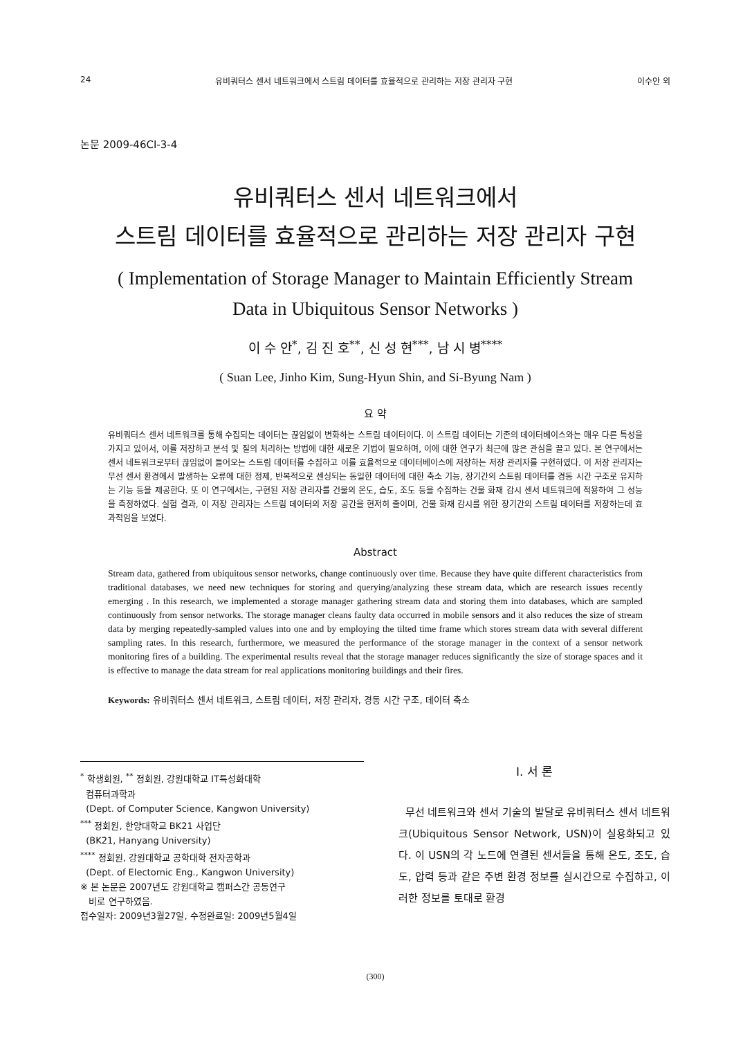24 유비쿼터스 센서 네트워크에서 스트림 데이터를 효율적으로 관리하는 저장 관리자 구현 이수안 외
논문 2009-46CI-3-4
유비쿼터스 센서 네트워크에서
스트림 데이터를 효율적으로 관리하는 저장 관리자 구현
( Implementation of Storage Manager to Maintain Efficiently Stream
Data in Ubiquitous Sensor Networks )
이 수 안<sup>*</sup>, 김 진 호<sup>**</sup>, 신 성 현<sup>***</sup>, 남 시 병<sup>****</sup>
( Suan Lee, Jinho Kim, Sung-Hyun Shin, and Si-Byung Nam )
요 약
유비쿼터스 센서 네트워크를 통해 수집되는 데이터는 끊임없이 변화하는 스트림 데이터이다. 이 스트림 데이터는 기존의 데이터베이스와는 매우 다른 특성을 가지고 있어서, 이를 저장하고 분석 및 질의 처리하는 방법에 대한 새로운 기법이 필요하며, 이에 대한 연구가 최근에 많은 관심을 끌고 있다. 본 연구에서는 센서 네트워크로부터 끊임없이 들어오는 스트림 데이터를 수집하고 이를 효율적으로 데이터베이스에 저장하는 저장 관리자를 구현하였다. 이 저장 관리자는 무선 센서 환경에서 발생하는 오류에 대한 정제, 반복적으로 센싱되는 동일한 데이터에 대한 축소 기능, 장기간의 스트림 데이터를 경동 시간 구조로 유지하는 기능 등을 제공한다. 또 이 연구에서는, 구현된 저장 관리자를 건물의 온도, 습도, 조도 등을 수집하는 건물 화재 감시 센서 네트워크에 적용하여 그 성능을 측정하였다. 실험 결과, 이 저장 관리자는 스트림 데이터의 저장 공간을 현저히 줄이며, 건물 화재 감시를 위한 장기간의 스트림 데이터를 저장하는데 효과적임을 보였다.
Abstract
Stream data, gathered from ubiquitous sensor networks, change continuously over time. Because they have quite different characteristics from traditional databases, we need new techniques for storing and querying/analyzing these stream data, which are research issues recently emerging . In this research, we implemented a storage manager gathering stream data and storing them into databases, which are sampled continuously from sensor networks. The storage manager cleans faulty data occurred in mobile sensors and it also reduces the size of stream data by merging repeatedly-sampled values into one and by employing the tilted time frame which stores stream data with several different sampling rates. In this research, furthermore, we measured the performance of the storage manager in the context of a sensor network monitoring fires of a building. The experimental results reveal that the storage manager reduces significantly the size of storage spaces and it is effective to manage the data stream for real applications monitoring buildings and their fires.
Keywords: 유비쿼터스 센서 네트워크, 스트림 데이터, 저장 관리자, 경동 시간 구조, 데이터 축소
<sup>*</sup> 학생회원, <sup>**</sup> 정회원, 강원대학교 IT특성화대학
컴퓨터과학과
(Dept. of Computer Science, Kangwon University)
<sup>***</sup> 정회원, 한양대학교 BK21 사업단
(BK21, Hanyang University)
<sup>****</sup> 정회원, 강원대학교 공학대학 전자공학과
(Dept. of Electornic Eng., Kangwon University)
※ 본 논문은 2007년도 강원대학교 캠퍼스간 공동연구
비로 연구하였음.
접수일자: 2009년3월27일, 수정완료일: 2009년5월4일
Ⅰ. 서 론
무선 네트워크와 센서 기술의 발달로 유비쿼터스 센서 네트워크(Ubiquitous Sensor Network, USN)이 실용화되고 있다. 이 USN의 각 노드에 연결된 센서들을 통해 온도, 조도, 습도, 압력 등과 같은 주변 환경 정보를 실시간으로 수집하고, 이러한 정보를 토대로 환경
(300)